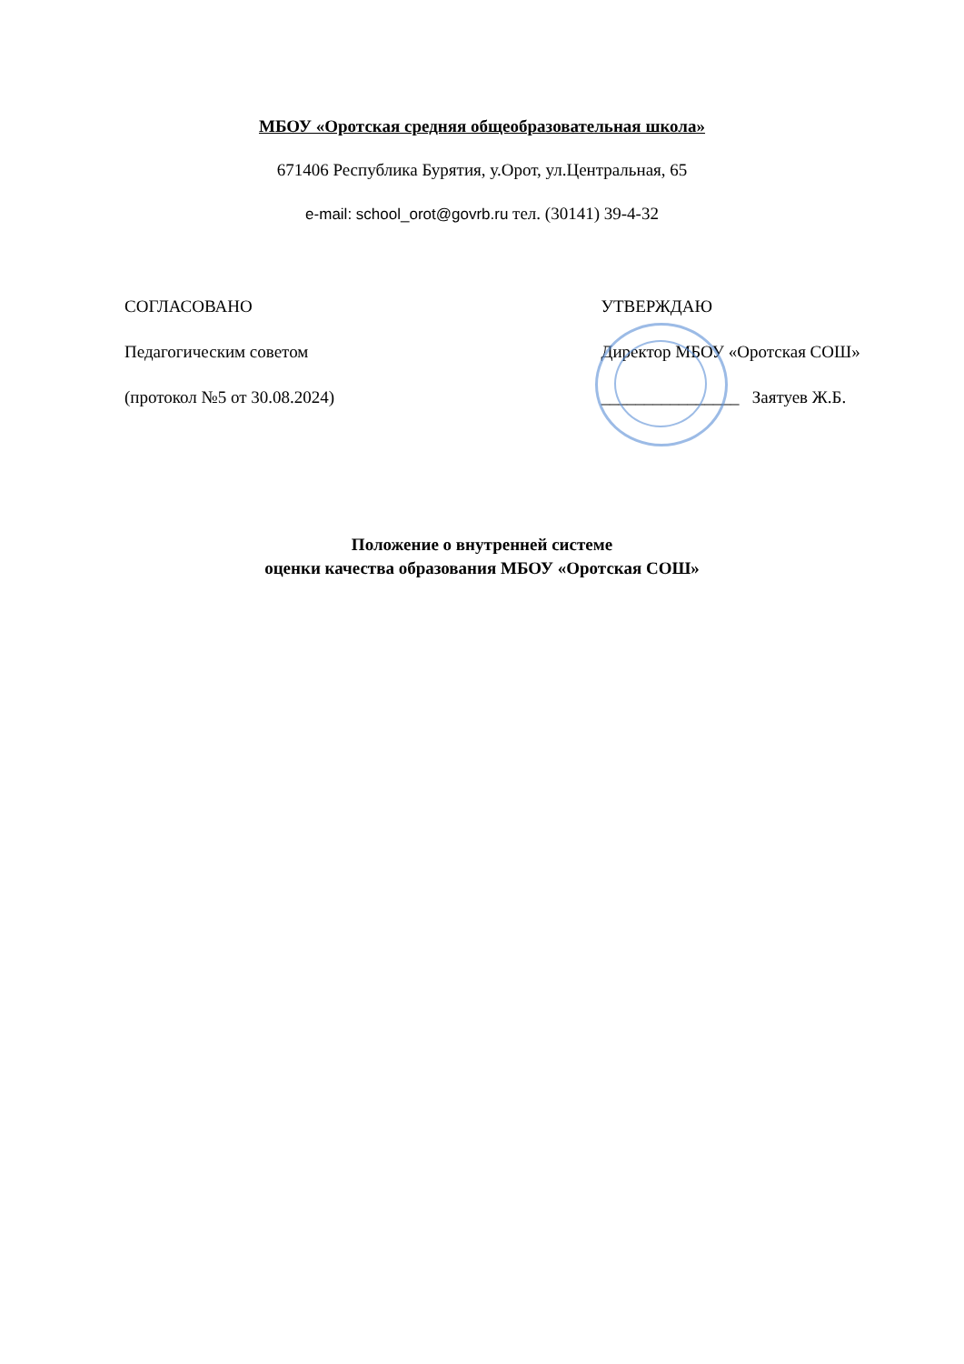МБОУ «Оротская средняя общеобразовательная школа»
671406 Республика Бурятия, у.Орот, ул.Центральная, 65
e-mail: school_orot@govrb.ru тел. (30141) 39-4-32
СОГЛАСОВАНО УТВЕРЖДАЮ
Педагогическим советом Директор МБОУ «Оротская СОШ»
(протокол №5 от 30.08.2024) ________________ Заятуев Ж.Б.
Положение о внутренней системе
оценки качества образования МБОУ «Оротская СОШ»